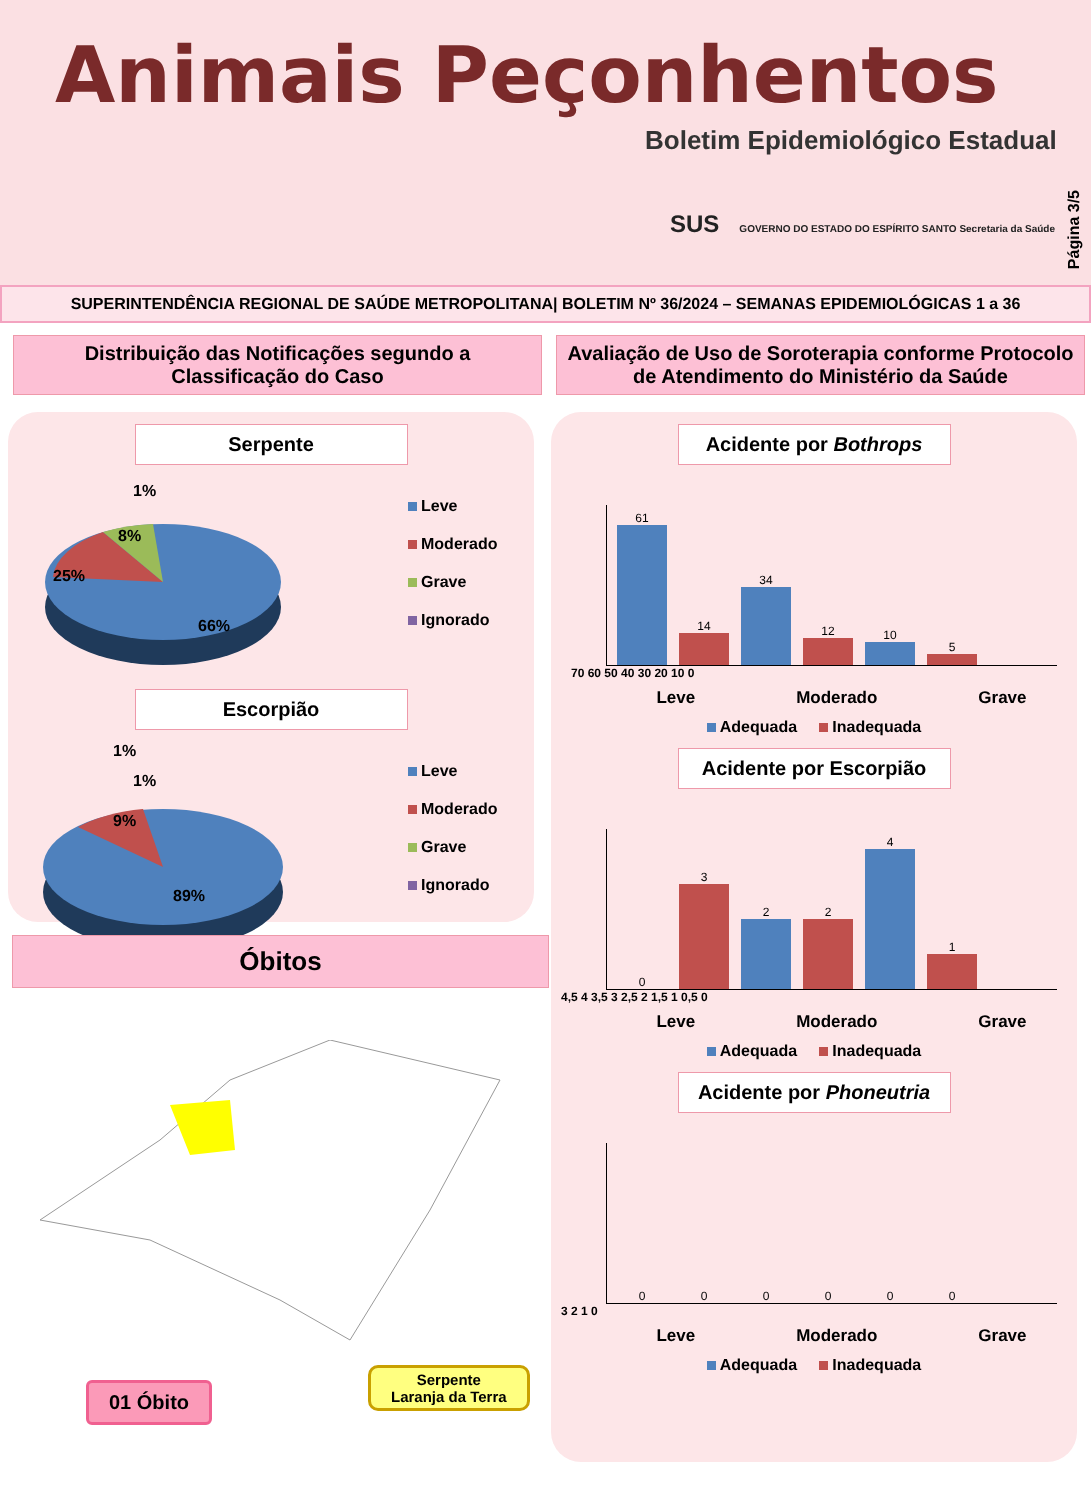Animais Peçonhentos
Boletim Epidemiológico Estadual
SUS GOVERNO DO ESTADO DO ESPÍRITO SANTO Secretaria da Saúde
Página 3/5
SUPERINTENDÊNCIA REGIONAL DE SAÚDE METROPOLITANA| BOLETIM Nº 36/2024 – SEMANAS EPIDEMIOLÓGICAS 1 a 36
Distribuição das Notificações segundo a Classificação do Caso
Avaliação de Uso de Soroterapia conforme Protocolo de Atendimento do Ministério da Saúde
Serpente
1%
8%
25%
66%
Leve
Moderado
Grave
Ignorado
Escorpião
1%
1%
9%
89%
Leve
Moderado
Grave
Ignorado
Óbitos
01 Óbito
Serpente
Laranja da Terra
Acidente por Bothrops
61
14
34
12
10
5
70 60 50 40 30 20 10 0
Leve Moderado Grave
Adequada Inadequada
Acidente por Escorpião
0
3
2
2
4
1
4,5 4 3,5 3 2,5 2 1,5 1 0,5 0
Leve Moderado Grave
Adequada Inadequada
Acidente por Phoneutria
0
0
0
0
0
0
3 2 1 0
Leve Moderado Grave
Adequada Inadequada